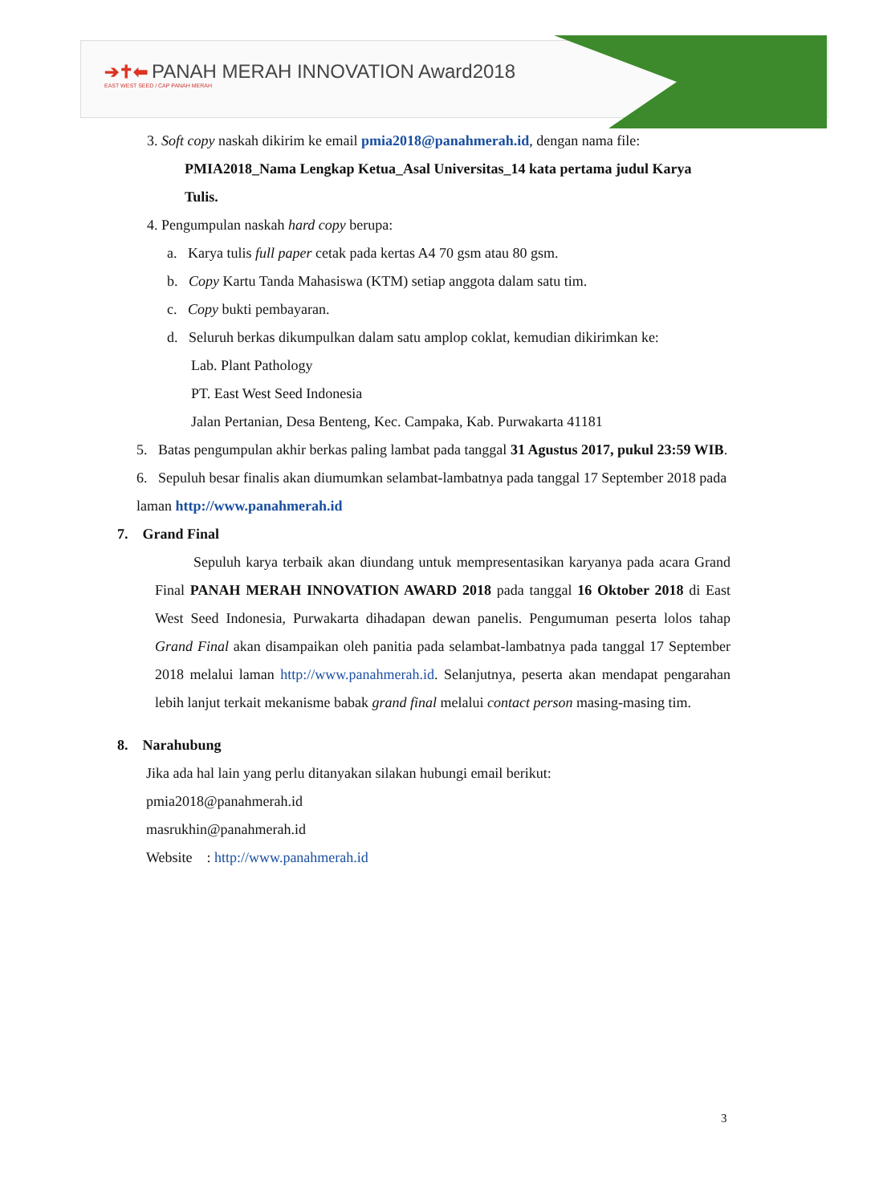➔✝⬅ PANAH MERAH INNOVATION Award2018
EAST WEST SEED / CAP PANAH MERAH
3. Soft copy naskah dikirim ke email pmia2018@panahmerah.id, dengan nama file:
PMIA2018_Nama Lengkap Ketua_Asal Universitas_14 kata pertama judul Karya Tulis.
4. Pengumpulan naskah hard copy berupa:
a. Karya tulis full paper cetak pada kertas A4 70 gsm atau 80 gsm.
b. Copy Kartu Tanda Mahasiswa (KTM) setiap anggota dalam satu tim.
c. Copy bukti pembayaran.
d. Seluruh berkas dikumpulkan dalam satu amplop coklat, kemudian dikirimkan ke:
Lab. Plant Pathology
PT. East West Seed Indonesia
Jalan Pertanian, Desa Benteng, Kec. Campaka, Kab. Purwakarta 41181
5. Batas pengumpulan akhir berkas paling lambat pada tanggal 31 Agustus 2017, pukul 23:59 WIB.
6. Sepuluh besar finalis akan diumumkan selambat-lambatnya pada tanggal 17 September 2018 pada laman http://www.panahmerah.id
7. Grand Final
Sepuluh karya terbaik akan diundang untuk mempresentasikan karyanya pada acara Grand Final PANAH MERAH INNOVATION AWARD 2018 pada tanggal 16 Oktober 2018 di East West Seed Indonesia, Purwakarta dihadapan dewan panelis. Pengumuman peserta lolos tahap Grand Final akan disampaikan oleh panitia pada selambat-lambatnya pada tanggal 17 September 2018 melalui laman http://www.panahmerah.id. Selanjutnya, peserta akan mendapat pengarahan lebih lanjut terkait mekanisme babak grand final melalui contact person masing-masing tim.
8. Narahubung
Jika ada hal lain yang perlu ditanyakan silakan hubungi email berikut:
pmia2018@panahmerah.id
masrukhin@panahmerah.id
Website : http://www.panahmerah.id
3